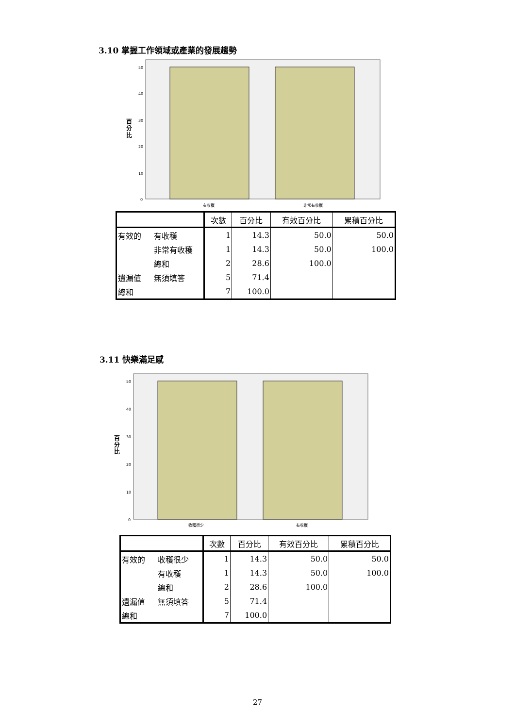3.10 掌握工作領域或產業的發展趨勢
50
40
30
20
10
0
百
分
比
有收穫
非常有收穫
| | | 次數 | 百分比 | 有效百分比 | 累積百分比 |
| --- | --- | --- | --- | --- | --- |
| 有效的 | 有收穫 | 1 | 14.3 | 50.0 | 50.0 |
| | 非常有收穫 | 1 | 14.3 | 50.0 | 100.0 |
| | 總和 | 2 | 28.6 | 100.0 | |
| 遺漏值 | 無須填答 | 5 | 71.4 | | |
| 總和 | | 7 | 100.0 | | |
3.11 快樂滿足感
50
40
30
20
10
0
百
分
比
收穫很少
有收穫
| | | 次數 | 百分比 | 有效百分比 | 累積百分比 |
| --- | --- | --- | --- | --- | --- |
| 有效的 | 收穫很少 | 1 | 14.3 | 50.0 | 50.0 |
| | 有收穫 | 1 | 14.3 | 50.0 | 100.0 |
| | 總和 | 2 | 28.6 | 100.0 | |
| 遺漏值 | 無須填答 | 5 | 71.4 | | |
| 總和 | | 7 | 100.0 | | |
27